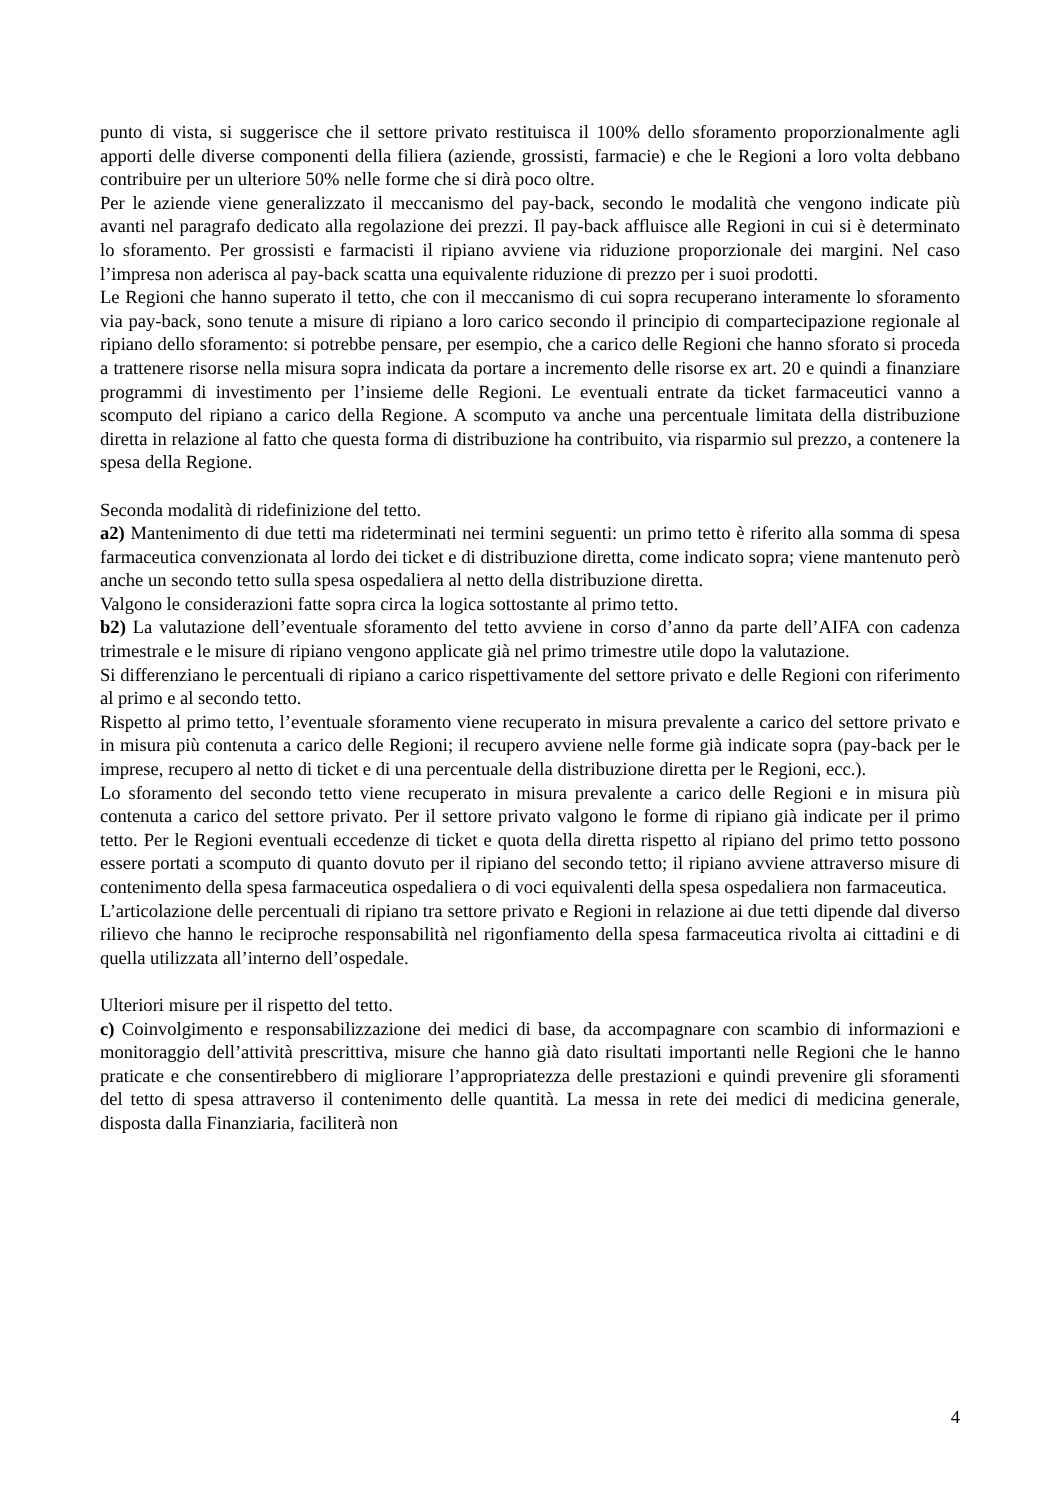punto di vista, si suggerisce che il settore privato restituisca il 100% dello sforamento proporzionalmente agli apporti delle diverse componenti della filiera (aziende, grossisti, farmacie) e che le Regioni a loro volta debbano contribuire per un ulteriore 50% nelle forme che si dirà poco oltre.
Per le aziende viene generalizzato il meccanismo del pay-back, secondo le modalità che vengono indicate più avanti nel paragrafo dedicato alla regolazione dei prezzi. Il pay-back affluisce alle Regioni in cui si è determinato lo sforamento. Per grossisti e farmacisti il ripiano avviene via riduzione proporzionale dei margini. Nel caso l’impresa non aderisca al pay-back scatta una equivalente riduzione di prezzo per i suoi prodotti.
Le Regioni che hanno superato il tetto, che con il meccanismo di cui sopra recuperano interamente lo sforamento via pay-back, sono tenute a misure di ripiano a loro carico secondo il principio di compartecipazione regionale al ripiano dello sforamento: si potrebbe pensare, per esempio, che a carico delle Regioni che hanno sforato si proceda a trattenere risorse nella misura sopra indicata da portare a incremento delle risorse ex art. 20 e quindi a finanziare programmi di investimento per l’insieme delle Regioni. Le eventuali entrate da ticket farmaceutici vanno a scomputo del ripiano a carico della Regione. A scomputo va anche una percentuale limitata della distribuzione diretta in relazione al fatto che questa forma di distribuzione ha contribuito, via risparmio sul prezzo, a contenere la spesa della Regione.
Seconda modalità di ridefinizione del tetto.
a2) Mantenimento di due tetti ma rideterminati nei termini seguenti: un primo tetto è riferito alla somma di spesa farmaceutica convenzionata al lordo dei ticket e di distribuzione diretta, come indicato sopra; viene mantenuto però anche un secondo tetto sulla spesa ospedaliera al netto della distribuzione diretta.
Valgono le considerazioni fatte sopra circa la logica sottostante al primo tetto.
b2) La valutazione dell’eventuale sforamento del tetto avviene in corso d’anno da parte dell’AIFA con cadenza trimestrale e le misure di ripiano vengono applicate già nel primo trimestre utile dopo la valutazione.
Si differenziano le percentuali di ripiano a carico rispettivamente del settore privato e delle Regioni con riferimento al primo e al secondo tetto.
Rispetto al primo tetto, l’eventuale sforamento viene recuperato in misura prevalente a carico del settore privato e in misura più contenuta a carico delle Regioni; il recupero avviene nelle forme già indicate sopra (pay-back per le imprese, recupero al netto di ticket e di una percentuale della distribuzione diretta per le Regioni, ecc.).
Lo sforamento del secondo tetto viene recuperato in misura prevalente a carico delle Regioni e in misura più contenuta a carico del settore privato. Per il settore privato valgono le forme di ripiano già indicate per il primo tetto. Per le Regioni eventuali eccedenze di ticket e quota della diretta rispetto al ripiano del primo tetto possono essere portati a scomputo di quanto dovuto per il ripiano del secondo tetto; il ripiano avviene attraverso misure di contenimento della spesa farmaceutica ospedaliera o di voci equivalenti della spesa ospedaliera non farmaceutica.
L’articolazione delle percentuali di ripiano tra settore privato e Regioni in relazione ai due tetti dipende dal diverso rilievo che hanno le reciproche responsabilità nel rigonfiamento della spesa farmaceutica rivolta ai cittadini e di quella utilizzata all’interno dell’ospedale.
Ulteriori misure per il rispetto del tetto.
c) Coinvolgimento e responsabilizzazione dei medici di base, da accompagnare con scambio di informazioni e monitoraggio dell’attività prescrittiva, misure che hanno già dato risultati importanti nelle Regioni che le hanno praticate e che consentirebbero di migliorare l’appropriatezza delle prestazioni e quindi prevenire gli sforamenti del tetto di spesa attraverso il contenimento delle quantità. La messa in rete dei medici di medicina generale, disposta dalla Finanziaria, faciliterà non
4